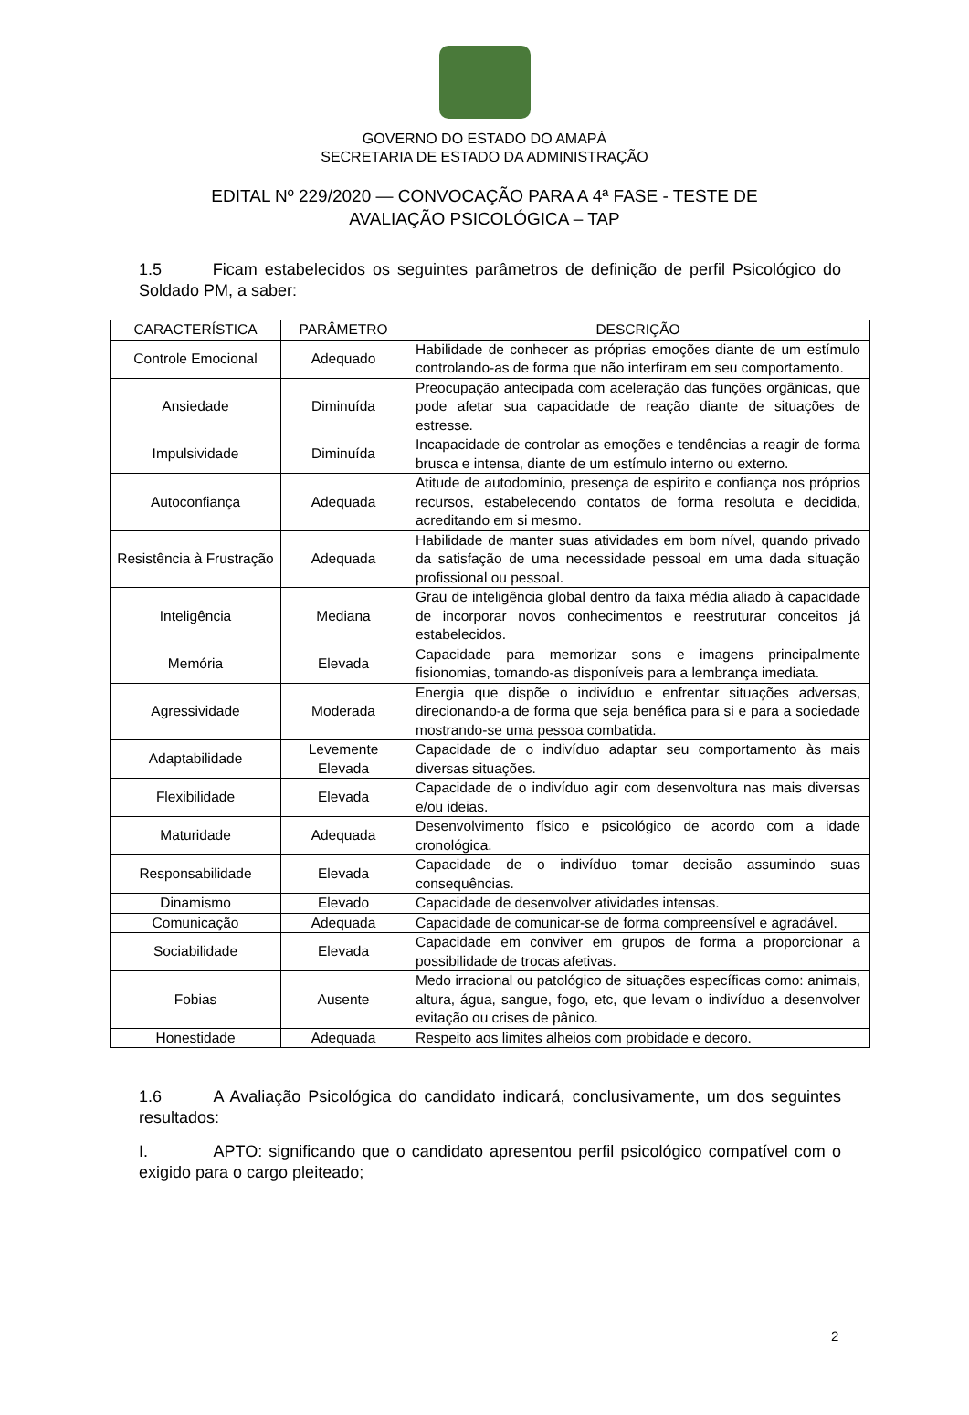GOVERNO DO ESTADO DO AMAPÁ
SECRETARIA DE ESTADO DA ADMINISTRAÇÃO
EDITAL Nº 229/2020 — CONVOCAÇÃO PARA A 4ª FASE - TESTE DE
AVALIAÇÃO PSICOLÓGICA – TAP
1.5 Ficam estabelecidos os seguintes parâmetros de definição de perfil Psicológico do Soldado PM, a saber:
| CARACTERÍSTICA | PARÂMETRO | DESCRIÇÃO |
| --- | --- | --- |
| Controle Emocional | Adequado | Habilidade de conhecer as próprias emoções diante de um estímulo controlando-as de forma que não interfiram em seu comportamento. |
| Ansiedade | Diminuída | Preocupação antecipada com aceleração das funções orgânicas, que pode afetar sua capacidade de reação diante de situações de estresse. |
| Impulsividade | Diminuída | Incapacidade de controlar as emoções e tendências a reagir de forma brusca e intensa, diante de um estímulo interno ou externo. |
| Autoconfiança | Adequada | Atitude de autodomínio, presença de espírito e confiança nos próprios recursos, estabelecendo contatos de forma resoluta e decidida, acreditando em si mesmo. |
| Resistência à Frustração | Adequada | Habilidade de manter suas atividades em bom nível, quando privado da satisfação de uma necessidade pessoal em uma dada situação profissional ou pessoal. |
| Inteligência | Mediana | Grau de inteligência global dentro da faixa média aliado à capacidade de incorporar novos conhecimentos e reestruturar conceitos já estabelecidos. |
| Memória | Elevada | Capacidade para memorizar sons e imagens principalmente fisionomias, tomando-as disponíveis para a lembrança imediata. |
| Agressividade | Moderada | Energia que dispõe o indivíduo e enfrentar situações adversas, direcionando-a de forma que seja benéfica para si e para a sociedade mostrando-se uma pessoa combatida. |
| Adaptabilidade | Levemente Elevada | Capacidade de o indivíduo adaptar seu comportamento às mais diversas situações. |
| Flexibilidade | Elevada | Capacidade de o indivíduo agir com desenvoltura nas mais diversas e/ou ideias. |
| Maturidade | Adequada | Desenvolvimento físico e psicológico de acordo com a idade cronológica. |
| Responsabilidade | Elevada | Capacidade de o indivíduo tomar decisão assumindo suas consequências. |
| Dinamismo | Elevado | Capacidade de desenvolver atividades intensas. |
| Comunicação | Adequada | Capacidade de comunicar-se de forma compreensível e agradável. |
| Sociabilidade | Elevada | Capacidade em conviver em grupos de forma a proporcionar a possibilidade de trocas afetivas. |
| Fobias | Ausente | Medo irracional ou patológico de situações específicas como: animais, altura, água, sangue, fogo, etc, que levam o indivíduo a desenvolver evitação ou crises de pânico. |
| Honestidade | Adequada | Respeito aos limites alheios com probidade e decoro. |
1.6 A Avaliação Psicológica do candidato indicará, conclusivamente, um dos seguintes resultados:
I. APTO: significando que o candidato apresentou perfil psicológico compatível com o exigido para o cargo pleiteado;
2